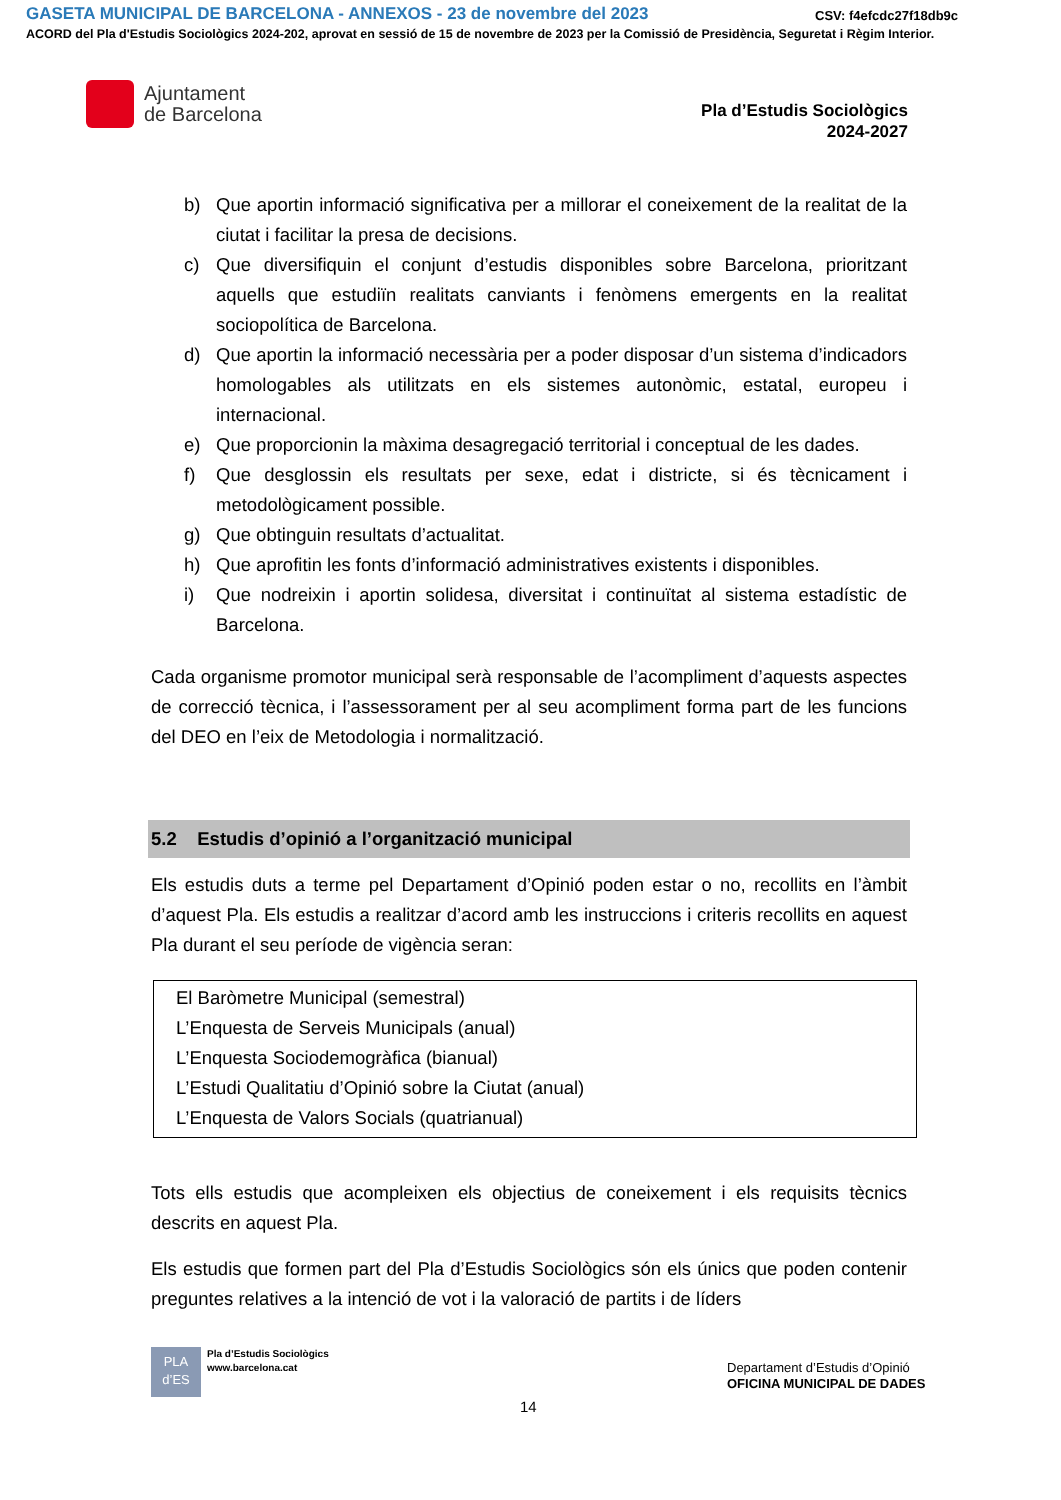GASETA MUNICIPAL DE BARCELONA - ANNEXOS - 23 de novembre del 2023
CSV: f4efcdc27f18db9c
ACORD del Pla d'Estudis Sociològics 2024-202, aprovat en sessió de 15 de novembre de 2023 per la Comissió de Presidència, Seguretat i Règim Interior.
Ajuntament
de Barcelona
Pla d’Estudis Sociològics
2024-2027
b) Que aportin informació significativa per a millorar el coneixement de la realitat de la ciutat i facilitar la presa de decisions.
c) Que diversifiquin el conjunt d’estudis disponibles sobre Barcelona, prioritzant aquells que estudiïn realitats canviants i fenòmens emergents en la realitat sociopolítica de Barcelona.
d) Que aportin la informació necessària per a poder disposar d’un sistema d’indicadors homologables als utilitzats en els sistemes autonòmic, estatal, europeu i internacional.
e) Que proporcionin la màxima desagregació territorial i conceptual de les dades.
f) Que desglossin els resultats per sexe, edat i districte, si és tècnicament i metodològicament possible.
g) Que obtinguin resultats d’actualitat.
h) Que aprofitin les fonts d’informació administratives existents i disponibles.
i) Que nodreixin i aportin solidesa, diversitat i continuïtat al sistema estadístic de Barcelona.
Cada organisme promotor municipal serà responsable de l’acompliment d’aquests aspectes de correcció tècnica, i l’assessorament per al seu acompliment forma part de les funcions del DEO en l’eix de Metodologia i normalització.
5.2 Estudis d’opinió a l’organització municipal
Els estudis duts a terme pel Departament d’Opinió poden estar o no, recollits en l’àmbit d’aquest Pla. Els estudis a realitzar d’acord amb les instruccions i criteris recollits en aquest Pla durant el seu període de vigència seran:
El Baròmetre Municipal (semestral)
L’Enquesta de Serveis Municipals (anual)
L’Enquesta Sociodemogràfica (bianual)
L’Estudi Qualitatiu d’Opinió sobre la Ciutat (anual)
L’Enquesta de Valors Socials (quatrianual)
Tots ells estudis que acompleixen els objectius de coneixement i els requisits tècnics descrits en aquest Pla.
Els estudis que formen part del Pla d’Estudis Sociològics són els únics que poden contenir preguntes relatives a la intenció de vot i la valoració de partits i de líders
PLA
d’ES
Pla d’Estudis Sociològics
www.barcelona.cat
Departament d’Estudis d’Opinió
OFICINA MUNICIPAL DE DADES
14